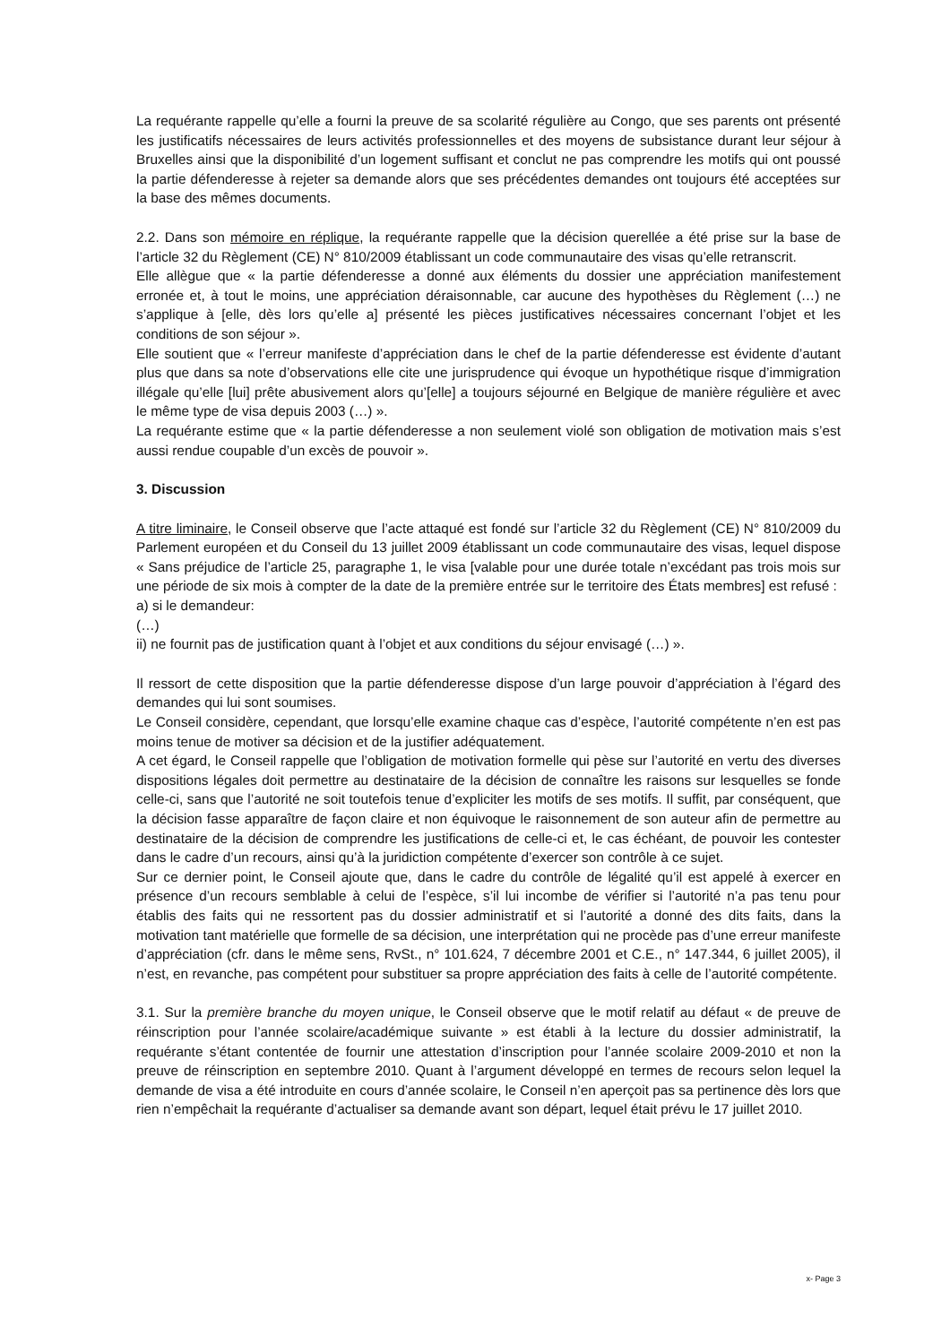La requérante rappelle qu’elle a fourni la preuve de sa scolarité régulière au Congo, que ses parents ont présenté les justificatifs nécessaires de leurs activités professionnelles et des moyens de subsistance durant leur séjour à Bruxelles ainsi que la disponibilité d’un logement suffisant et conclut ne pas comprendre les motifs qui ont poussé la partie défenderesse à rejeter sa demande alors que ses précédentes demandes ont toujours été acceptées sur la base des mêmes documents.
2.2. Dans son mémoire en réplique, la requérante rappelle que la décision querellée a été prise sur la base de l’article 32 du Règlement (CE) N° 810/2009 établissant un code communautaire des visas qu’elle retranscrit.
Elle allègue que « la partie défenderesse a donné aux éléments du dossier une appréciation manifestement erronée et, à tout le moins, une appréciation déraisonnable, car aucune des hypothèses du Règlement (…) ne s’applique à [elle, dès lors qu’elle a] présenté les pièces justificatives nécessaires concernant l’objet et les conditions de son séjour ».
Elle soutient que « l’erreur manifeste d’appréciation dans le chef de la partie défenderesse est évidente d’autant plus que dans sa note d’observations elle cite une jurisprudence qui évoque un hypothétique risque d’immigration illégale qu’elle [lui] prête abusivement alors qu’[elle] a toujours séjourné en Belgique de manière régulière et avec le même type de visa depuis 2003 (…) ».
La requérante estime que « la partie défenderesse a non seulement violé son obligation de motivation mais s’est aussi rendue coupable d’un excès de pouvoir ».
3. Discussion
A titre liminaire, le Conseil observe que l’acte attaqué est fondé sur l’article 32 du Règlement (CE) N° 810/2009 du Parlement européen et du Conseil du 13 juillet 2009 établissant un code communautaire des visas, lequel dispose « Sans préjudice de l’article 25, paragraphe 1, le visa [valable pour une durée totale n’excédant pas trois mois sur une période de six mois à compter de la date de la première entrée sur le territoire des États membres] est refusé :
a) si le demandeur:
(…)
ii) ne fournit pas de justification quant à l’objet et aux conditions du séjour envisagé (…) ».
Il ressort de cette disposition que la partie défenderesse dispose d’un large pouvoir d’appréciation à l’égard des demandes qui lui sont soumises.
Le Conseil considère, cependant, que lorsqu’elle examine chaque cas d’espèce, l’autorité compétente n’en est pas moins tenue de motiver sa décision et de la justifier adéquatement.
A cet égard, le Conseil rappelle que l’obligation de motivation formelle qui pèse sur l’autorité en vertu des diverses dispositions légales doit permettre au destinataire de la décision de connaître les raisons sur lesquelles se fonde celle-ci, sans que l’autorité ne soit toutefois tenue d’expliciter les motifs de ses motifs. Il suffit, par conséquent, que la décision fasse apparaître de façon claire et non équivoque le raisonnement de son auteur afin de permettre au destinataire de la décision de comprendre les justifications de celle-ci et, le cas échéant, de pouvoir les contester dans le cadre d’un recours, ainsi qu’à la juridiction compétente d’exercer son contrôle à ce sujet.
Sur ce dernier point, le Conseil ajoute que, dans le cadre du contrôle de légalité qu’il est appelé à exercer en présence d’un recours semblable à celui de l’espèce, s’il lui incombe de vérifier si l’autorité n’a pas tenu pour établis des faits qui ne ressortent pas du dossier administratif et si l’autorité a donné des dits faits, dans la motivation tant matérielle que formelle de sa décision, une interprétation qui ne procède pas d’une erreur manifeste d’appréciation (cfr. dans le même sens, RvSt., n° 101.624, 7 décembre 2001 et C.E., n° 147.344, 6 juillet 2005), il n’est, en revanche, pas compétent pour substituer sa propre appréciation des faits à celle de l’autorité compétente.
3.1. Sur la première branche du moyen unique, le Conseil observe que le motif relatif au défaut « de preuve de réinscription pour l’année scolaire/académique suivante » est établi à la lecture du dossier administratif, la requérante s’étant contentée de fournir une attestation d’inscription pour l’année scolaire 2009-2010 et non la preuve de réinscription en septembre 2010. Quant à l’argument développé en termes de recours selon lequel la demande de visa a été introduite en cours d’année scolaire, le Conseil n’en aperçoit pas sa pertinence dès lors que rien n’empêchait la requérante d’actualiser sa demande avant son départ, lequel était prévu le 17 juillet 2010.
x- Page 3